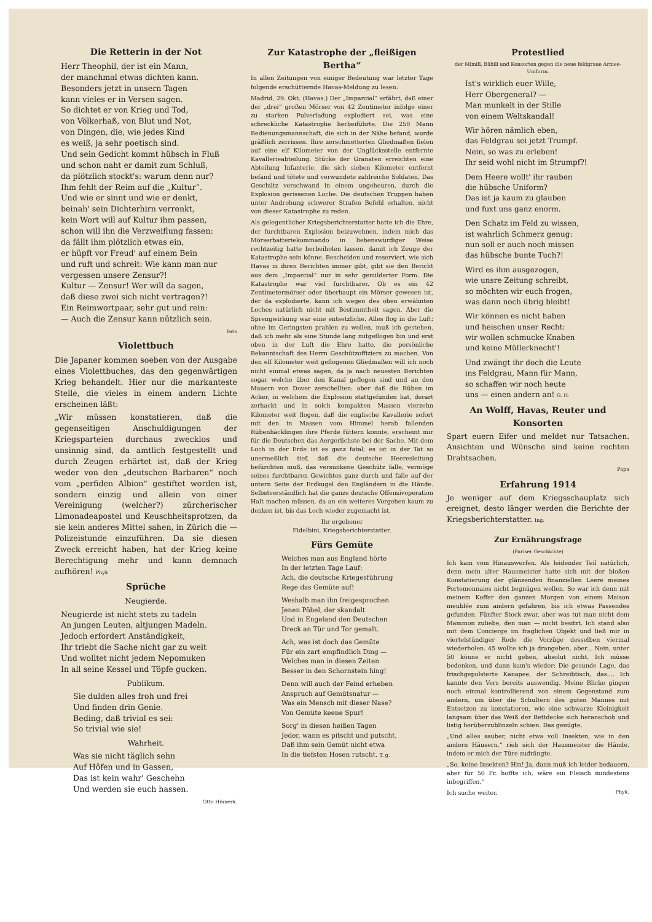Die Retterin in der Not
Herr Theophil, der ist ein Mann,
der manchmal etwas dichten kann.
Besonders jetzt in unsern Tagen
kann vieles er in Versen sagen.
So dichtet er von Krieg und Tod,
von Völkerhaß, von Blut und Not,
von Dingen, die, wie jedes Kind
es weiß, ja sehr poetisch sind.
Und sein Gedicht kommt hübsch in Fluß
und schon naht er damit zum Schluß,
da plötzlich stockt's: warum denn nur?
Ihm fehlt der Reim auf die „Kultur“.
Und wie er sinnt und wie er denkt,
beinah' sein Dichterhirn verrenkt,
kein Wort will auf Kultur ihm passen,
schon will ihn die Verzweiflung fassen:
da fällt ihm plötzlich etwas ein,
er hüpft vor Freud' auf einem Bein
und ruft und schreit: Wie kann man nur
vergessen unsere Zensur?!
Kultur — Zensur! Wer will da sagen,
daß diese zwei sich nicht vertragen?!
Ein Reimwortpaar, sehr gut und rein:
— Auch die Zensur kann nützlich sein.
Iwis
Violettbuch
Die Japaner kommen soeben von der Ausgabe eines Violettbuches, das den gegenwärtigen Krieg behandelt. Hier nur die markanteste Stelle, die vieles in einem andern Lichte erscheinen läßt:
„Wir müssen konstatieren, daß die gegenseitigen Anschuldigungen der Kriegsparteien durchaus zwecklos und unsinnig sind, da amtlich festgestellt und durch Zeugen erhärtet ist, daß der Krieg weder von den „deutschen Barbaren“ noch vom „perfiden Albion“ gestiftet worden ist, sondern einzig und allein von einer Vereinigung (welcher?) zürcherischer Limonadeapostel und Keuschheitsprotzen, da sie kein anderes Mittel sahen, in Zürich die — Polizeistunde einzuführen. Da sie diesen Zweck erreicht haben, hat der Krieg keine Berechtigung mehr und kann demnach aufhören! Phyk
Sprüche
Neugierde.
Neugierde ist nicht stets zu tadeln
An jungen Leuten, altjungen Madeln.
Jedoch erfordert Anständigkeit,
Ihr triebt die Sache nicht gar zu weit
Und wolltet nicht jedem Nepomuken
In all seine Kessel und Töpfe gucken.
Publikum.
Sie dulden alles froh und frei
Und finden drin Genie.
Beding, daß trivial es sei:
So trivial wie sie!
Wahrheit.
Was sie nicht täglich sehn
Auf Höfen und in Gassen,
Das ist kein wahr' Geschehn
Und werden sie euch hassen.
Otto Hinnerk.
Zur Katastrophe der „fleißigen Bertha“
In allen Zeitungen von einiger Bedeutung war letzter Tage folgende erschütternde Havas-Meldung zu lesen:
Madrid, 29. Okt. (Havas.) Der „Imparcial“ erfährt, daß einer der „drei“ großen Mörser von 42 Zentimeter infolge einer zu starken Pulverladung explodiert sei, was eine schreckliche Katastrophe herbeiführte. Die 250 Mann Bedienungsmannschaft, die sich in der Nähe befand, wurde gräßlich zerrissen. Ihre zerschmetterten Gliedmaßen fielen auf eine elf Kilometer von der Unglücksstelle entfernte Kavallerieabteilung. Stücke der Granaten erreichten eine Abteilung Infanterie, die sich sieben Kilometer entfernt befand und tötete und verwundete zahlreiche Soldaten. Das Geschütz verschwand in einem ungeheuren, durch die Explosion gerissenen Loche. Die deutschen Truppen haben unter Androhung schwerer Strafen Befehl erhalten, nicht von dieser Katastrophe zu reden.
Als gelegentlicher Kriegsberichterstatter hatte ich die Ehre, der furchtbaren Explosion beizuwohnen, indem mich das Mörserbatteriekommando in liebenswürdiger Weise rechtzeitig hatte herbeiholen lassen, damit ich Zeuge der Katastrophe sein könne. Bescheiden und reserviert, wie sich Havas in ihren Berichten immer gibt, gibt sie den Bericht aus dem „Imparcial“ nur in sehr gemilderter Form. Die Katastrophe war viel furchtbarer. Ob es ein 42 Zentimetermörser oder überhaupt ein Mörser gewesen ist, der da explodierte, kann ich wegen des oben erwähnten Loches natürlich nicht mit Bestimmtheit sagen. Aber die Sprengwirkung war eine entsetzliche. Alles flog in die Luft: ohne im Geringsten prahlen zu wollen, muß ich gestehen, daß ich mehr als eine Stunde lang mitgeflogen bin und erst oben in der Luft die Ehre hatte, die persönliche Bekanntschaft des Herrn Geschützoffiziers zu machen. Von den elf Kilometer weit geflogenen Gliedmaßen will ich noch nicht einmal etwas sagen, da ja nach neuesten Berichten sogar welche über den Kanal geflogen sind und an den Mauern von Dover zerschellten: aber daß die Rüben im Acker, in welchem die Explosion stattgefunden hat, derart zerhackt und in solch kompakten Massen vierzehn Kilometer weit flogen, daß die englische Kavallerie sofort mit den in Massen vom Himmel herab fallenden Rübenhäcklingen ihre Pferde füttern konnte, erscheint mir für die Deutschen das Aergerlichste bei der Sache. Mit dem Loch in der Erde ist es ganz fatal; es ist in der Tat so unermeßlich tief, daß die deutsche Heeresleitung befürchten muß, das versunkene Geschütz falle, vermöge seines furchtbaren Gewichtes ganz durch und falle auf der untern Seite der Erdkugel den Engländern in die Hände. Selbstverständlich hat die ganze deutsche Offensivoperation Halt machen müssen, da an ein weiteres Vorgehen kaum zu denken ist, bis das Loch wieder zugemacht ist.
Ihr ergebener
Fidelbini, Kriegsberichterstatter.
Fürs Gemüte
Welches man aus England hörte
In der letzten Tage Lauf:
Ach, die deutsche Kriegesführung
Rege das Gemüte auf!
Weshalb man ihn freigesprochen
Jenen Pöbel, der skandalt
Und in Engeland den Deutschen
Dreck an Tür und Tor gemalt.
Ach, was ist doch das Gemüte
Für ein zart empfindlich Ding —
Welches man in diesen Zeiten
Besser in den Schornstein hing!
Denn will auch der Feind erheben
Anspruch auf Gemütsnatur —
Was ein Mensch mit dieser Nase?
Von Gemüte keene Spur!
Sorg' in diesen heißen Tagen
Jeder, wann es pitscht und putscht,
Daß ihm sein Gemüt nicht etwa
In die tiefsten Hosen rutscht. T. g.
Protestlied
der Mimili, Bäbili und Konsorten gegen die neue feldgraue Armee-Uniform.
Ist's wirklich euer Wille,
Herr Obergeneral? —
Man munkelt in der Stille
von einem Weltskandal!
Wir hören nämlich eben,
das Feldgrau sei jetzt Trumpf.
Nein, so was zu erleben!
Ihr seid wohl nicht im Strumpf?!
Dem Heere wollt' ihr rauben
die hübsche Uniform?
Das ist ja kaum zu glauben
und fuxt uns ganz enorm.
Den Schatz im Feld zu wissen,
ist wahrlich Schmerz genug:
nun soll er auch noch missen
das hübsche bunte Tuch?!
Wird es ihm ausgezogen,
wie unsre Zeitung schreibt,
so möchten wir euch frogen,
was dann noch übrig bleibt!
Wir können es nicht haben
und heischen unser Recht:
wir wollen schmucke Knaben
und keine Müllerknecht'!
Und zwängt ihr doch die Leute
ins Feldgrau, Mann für Mann,
so schaffen wir noch heute
uns — einen andern an! G. H.
An Wolff, Havas, Reuter und Konsorten
Spart euern Eifer und meldet nur Tatsachen. Ansichten und Wünsche sind keine rechten Drahtsachen.
Papa
Erfahrung 1914
Je weniger auf dem Kriegsschauplatz sich ereignet, desto länger werden die Berichte der Kriegsberichterstatter. Ing.
Zur Ernährungsfrage
(Pariser Geschichte)
Ich kam vom Hinauswerfen. Als leidender Teil natürlich, denn mein alter Hausmeister hatte sich mit der bloßen Konstatierung der glänzenden finanziellen Leere meines Portemonnaies nicht begnügen wollen. So war ich denn mit meinem Koffer den ganzen Morgen von einem Maison meublée zum andern gefahren, bis ich etwas Passendes gefunden. Fünfter Stock zwar, aber was tut man nicht dem Mammon zuliebe, den man — nicht besitzt. Ich stand also mit dem Concierge im fraglichen Objekt und ließ mir in viertelstündiger Rede die Vorzüge desselben viermal wiederholen. 45 wollte ich ja drangeben, aber... Nein, unter 50 könne er nicht gehen, absolut nicht. Ich müsse bedenken, und dann kam's wieder: Die gesunde Lage, das frischgepolsterte Kanapee, der Schreibtisch, das.... Ich kannte den Vers bereits auswendig. Meine Blicke gingen noch einmal kontrollierend von einem Gegenstand zum andern, um über die Schultern des guten Mannes mit Entsetzen zu konstatieren, wie eine schwarze Kleinigkeit langsam über das Weiß der Bettdecke sich heranschob und listig herüberzublinzeln schien. Das genügte.
„Und alles sauber, nicht etwa voll Insekten, wie in den andern Häusern,“ rieb sich der Hausmeister die Hände, indem er mich der Türe zudrängte.
„So, keine Insekten? Hm! Ja, dann muß ich leider bedauern, aber für 50 Fr. hoffte ich, wäre ein Fleisch mindestens inbegriffen.“
Ich suche weiter. Phyk.